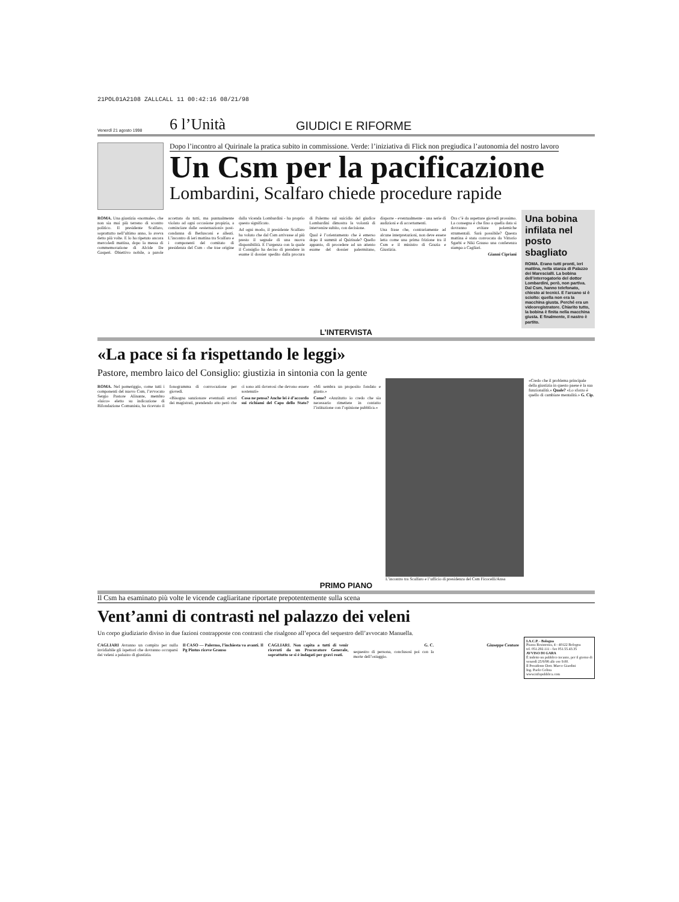21POL01A2108 ZALLCALL 11 00:42:16 08/21/98
Venerdì 21 agosto 1998 6 l’Unità GIUDICI E RIFORME
Dopo l’incontro al Quirinale la pratica subito in commissione. Verde: l’iniziativa di Flick non pregiudica l’autonomia del nostro lavoro
Un Csm per la pacificazione
Lombardini, Scalfaro chiede procedure rapide
ROMA. Una giustizia «normale», che non sia mai più terreno di scontro politico. Il presidente Scalfaro, soprattutto nell’ultimo anno, lo aveva detto più volte. E lo ha ripetuto ancora mercoledì mattina, dopo la messa di commemorazione di Alcide De Gasperi. Obiettivo nobile, a parole accettato da tutti, ma puntualmente violato ad ogni occasione propizia, a cominciare dalle «esternazioni» post-condanna di Berlusconi e alleati. L’incontro di ieri mattina tra Scalfaro e i componenti del comitato di presidenza del Csm - che trae origine dalla vicenda Lombardini - ha proprio questo significato.
Ad ogni modo, il presidente Scalfaro ha voluto che dal Csm arrivasse al più presto il segnale di una nuova disponibilità. E l’urgenza con la quale il Consiglio ha deciso di prendere in esame il dossier spedito dalla procura di Palermo sul suicidio del giudice Lombardini dimostra la volontà di intervenire subito, con decisione.
Qual è l’orientamento che è emerso dopo il summit al Quirinale? Quello appunto, di procedere ad un attento esame del dossier palermitano, disporre - eventualmente - una serie di audizioni e di accertamenti.
Una frase che, contrariamente ad alcune interpretazioni, non deve essere letta come una prima frizione tra il Csm e il ministro di Grazia e Giustizia.
Ora c’è da aspettare giovedì prossimo. La consegna è che fino a quella data si dovranno evitare polemiche strumentali. Sarà possibile? Questa mattina è stata convocata da Vittorio Sgarbi e Niki Grauso una conferenza stampa a Cagliari.
Gianni Cipriani
Una bobina infilata nel posto sbagliato
ROMA. Erano tutti pronti, ieri mattina, nella stanza di Palazzo dei Marescialli. La bobina dell’interrogatorio del dottor Lombardini, però, non partiva. Dal Csm, hanno telefonato, chiesto ai tecnici. E l’arcano si è sciolto: quella non era la macchina giusta. Perché era un videoregistratore. Chiarito tutto, la bobina è finita nella macchina giusta. E finalmente, il nastro è partito.
L’INTERVISTA
«La pace si fa rispettando le leggi»
Pastore, membro laico del Consiglio: giustizia in sintonia con la gente
ROMA. Nel pomeriggio, come tutti i componenti del nuovo Csm, l’avvocato Sergio Pastore Alinante, membro «laico» eletto su indicazione di Rifondazione Comunista, ha ricevuto il fonogramma di convocazione per giovedì.
«Bisogna sanzionare eventuali errori dei magistrati, prendendo atto però che ci sono atti doverosi che devono essere sostenuti»
Cosa ne pensa? Anche lei è d’accordo sui richiami del Capo dello Stato? «Mi sembra un proposito fondato e giusto.»
Come? «Anzitutto io credo che sia necessario rimettere in contatto l’istituzione con l’opinione pubblica.»
L’incontro tra Scalfaro e l’ufficio di presidenza del Csm Ficocelli/Ansa
«Credo che il problema principale della giustizia in questo paese è la sua funzionalità.» Quale? «Lo sforzo è quello di cambiare mentalità.» G. Cip.
PRIMO PIANO
Il Csm ha esaminato più volte le vicende cagliaritane riportate prepotentemente sulla scena
Vent’anni di contrasti nel palazzo dei veleni
Un corpo giudiziario diviso in due fazioni contrapposte con contrasti che risalgono all’epoca del sequestro dell’avvocato Manuella.
CAGLIARI Avranno un compito per nulla invidiabile gli ispettori che dovranno occuparsi dei veleni a palazzo di giustizia.
Il CASO — Palermo, l’inchiesta va avanti. Il Pg Pintus riceve Grauso
CAGLIARI. Non capita a tutti di venir ricevuti da un Procuratore Generale, soprattutto se si è indagati per gravi reati.
G. C.
sequestro di persona, conclusosi poi con la morte dell’ostaggio.
Giuseppe Centore
I.A.C.P. - Bologna
Piazza Resistenza, 4 - 40122 Bologna
tel. 051.292.111 - fax 051.55.43.35
AVVISO DI GARA
È indetto un pubblico incanto, per il giorno di venerdì 25/9/98 alle ore 9.00.
Il Presidente Dott. Marco Giardini
Ing. Paolo Colina
www.infopubblica.com